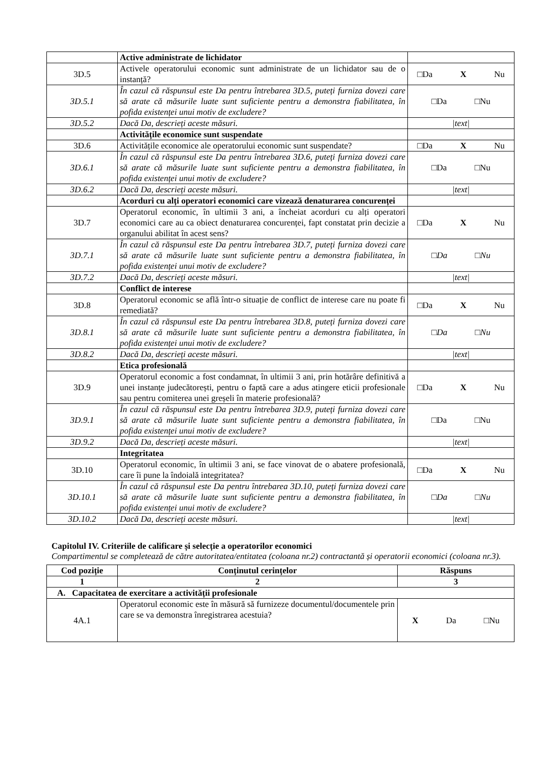| | Active administrate de lichidator | |
| 3D.5 | Activele operatorului economic sunt administrate de un lichidator sau de o instanță? | □Da X Nu |
| 3D.5.1 | În cazul că răspunsul este Da pentru întrebarea 3D.5, puteți furniza dovezi care să arate că măsurile luate sunt suficiente pentru a demonstra fiabilitatea, în pofida existenței unui motiv de excludere? | □Da □Nu |
| 3D.5.2 | Dacă Da, descrieți aceste măsuri. | /text/ |
| | Activitățile economice sunt suspendate | |
| 3D.6 | Activitățile economice ale operatorului economic sunt suspendate? | □Da X Nu |
| 3D.6.1 | În cazul că răspunsul este Da pentru întrebarea 3D.6, puteți furniza dovezi care să arate că măsurile luate sunt suficiente pentru a demonstra fiabilitatea, în pofida existenței unui motiv de excludere? | □Da □Nu |
| 3D.6.2 | Dacă Da, descrieți aceste măsuri. | /text/ |
| | Acorduri cu alți operatori economici care vizează denaturarea concurenței | |
| 3D.7 | Operatorul economic, în ultimii 3 ani, a încheiat acorduri cu alți operatori economici care au ca obiect denaturarea concurenței, fapt constatat prin decizie a organului abilitat în acest sens? | □Da X Nu |
| 3D.7.1 | În cazul că răspunsul este Da pentru întrebarea 3D.7, puteți furniza dovezi care să arate că măsurile luate sunt suficiente pentru a demonstra fiabilitatea, în pofida existenței unui motiv de excludere? | □Da □Nu |
| 3D.7.2 | Dacă Da, descrieți aceste măsuri. | /text/ |
| | Conflict de interese | |
| 3D.8 | Operatorul economic se află într-o situație de conflict de interese care nu poate fi remediată? | □Da X Nu |
| 3D.8.1 | În cazul că răspunsul este Da pentru întrebarea 3D.8, puteți furniza dovezi care să arate că măsurile luate sunt suficiente pentru a demonstra fiabilitatea, în pofida existenței unui motiv de excludere? | □Da □Nu |
| 3D.8.2 | Dacă Da, descrieți aceste măsuri. | /text/ |
| | Etica profesională | |
| 3D.9 | Operatorul economic a fost condamnat, în ultimii 3 ani, prin hotărâre definitivă a unei instanțe judecătorești, pentru o faptă care a adus atingere eticii profesionale sau pentru comiterea unei greșeli în materie profesională? | □Da X Nu |
| 3D.9.1 | În cazul că răspunsul este Da pentru întrebarea 3D.9, puteți furniza dovezi care să arate că măsurile luate sunt suficiente pentru a demonstra fiabilitatea, în pofida existenței unui motiv de excludere? | □Da □Nu |
| 3D.9.2 | Dacă Da, descrieți aceste măsuri. | /text/ |
| | Integritatea | |
| 3D.10 | Operatorul economic, în ultimii 3 ani, se face vinovat de o abatere profesională, care îi pune la îndoială integritatea? | □Da X Nu |
| 3D.10.1 | În cazul că răspunsul este Da pentru întrebarea 3D.10, puteți furniza dovezi care să arate că măsurile luate sunt suficiente pentru a demonstra fiabilitatea, în pofida existenței unui motiv de excludere? | □Da □Nu |
| 3D.10.2 | Dacă Da, descrieți aceste măsuri. | /text/ |
Capitolul IV. Criteriile de calificare și selecție a operatorilor economici
Compartimentul se completează de către autoritatea/entitatea (coloana nr.2) contractantă și operatorii economici (coloana nr.3).
| Cod poziție | Conținutul cerințelor | Răspuns |
| --- | --- | --- |
| 1 | 2 | 3 |
| A. Capacitatea de exercitare a activității profesionale | | |
| 4A.1 | Operatorul economic este în măsură să furnizeze documentul/documentele prin care se va demonstra înregistrarea acestuia? | X Da □Nu |